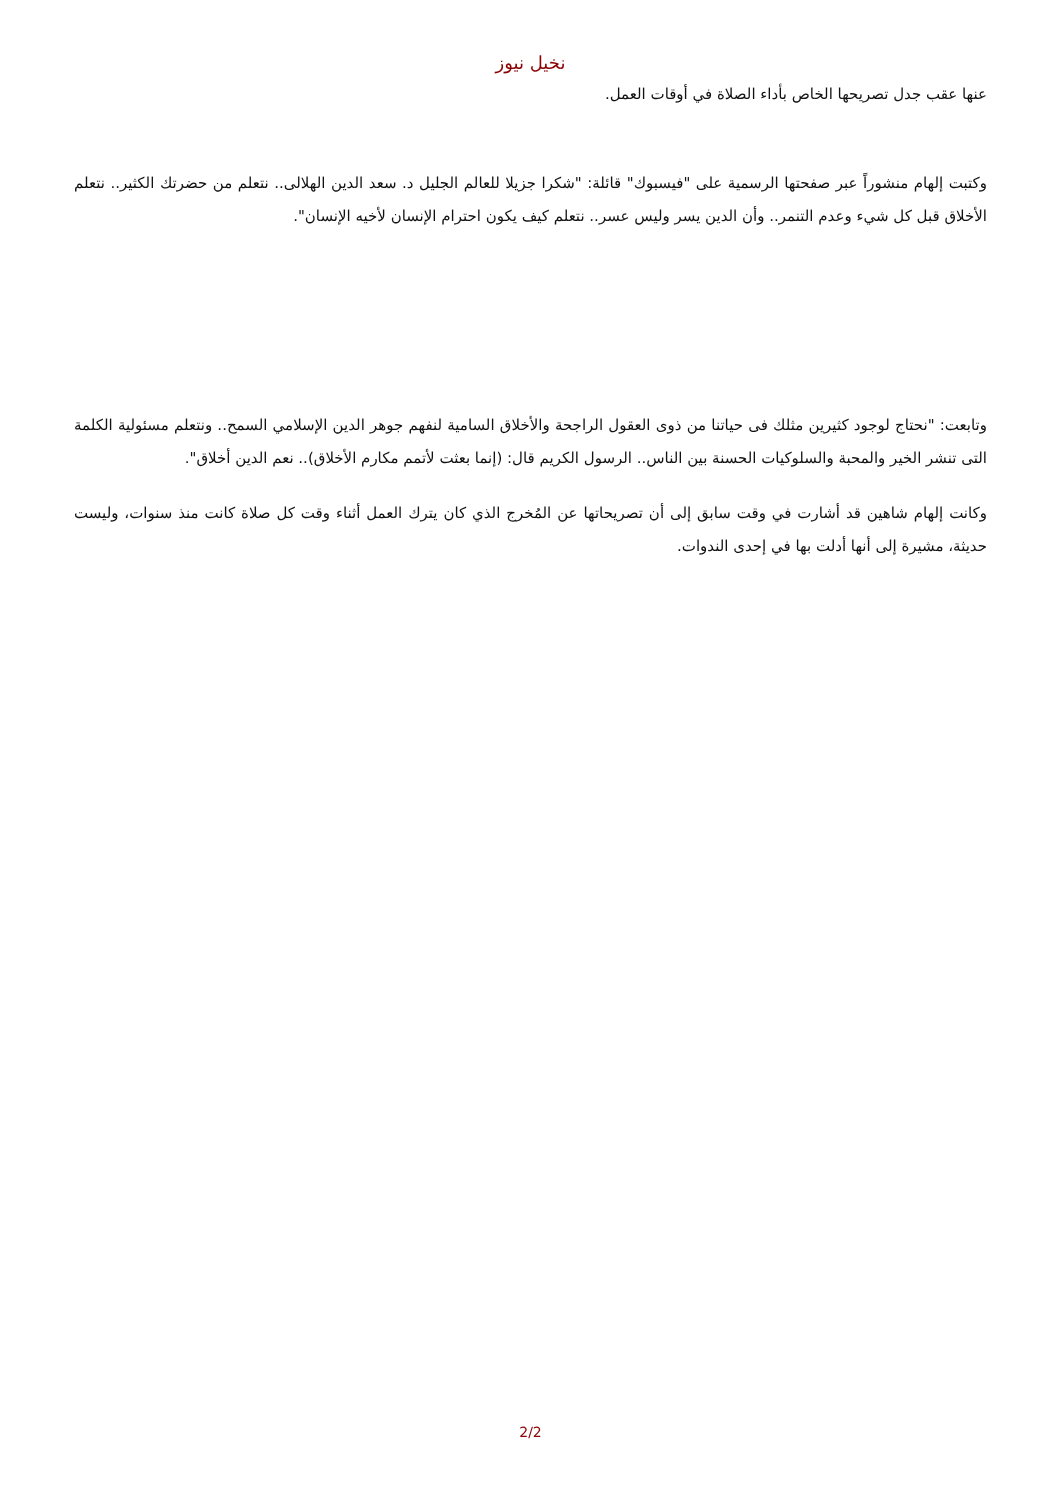نخيل نيوز
عنها عقب جدل تصريحها الخاص بأداء الصلاة في أوقات العمل.
وكتبت إلهام منشوراً عبر صفحتها الرسمية على "فيسبوك" قائلة: "شكرا جزيلا للعالم الجليل د. سعد الدين الهلالى.. نتعلم من حضرتك الكثير.. نتعلم الأخلاق قبل كل شيء وعدم التنمر.. وأن الدين يسر وليس عسر.. نتعلم كيف يكون احترام الإنسان لأخيه الإنسان".
وتابعت: "نحتاج لوجود كثيرين مثلك فى حياتنا من ذوى العقول الراجحة والأخلاق السامية لنفهم جوهر الدين الإسلامي السمح.. ونتعلم مسئولية الكلمة التى تنشر الخير والمحبة والسلوكيات الحسنة بين الناس.. الرسول الكريم قال: (إنما بعثت لأتمم مكارم الأخلاق).. نعم الدين أخلاق".
وكانت إلهام شاهين قد أشارت في وقت سابق إلى أن تصريحاتها عن المُخرج الذي كان يترك العمل أثناء وقت كل صلاة كانت منذ سنوات، وليست حديثة، مشيرة إلى أنها أدلت بها في إحدى الندوات.
2/2